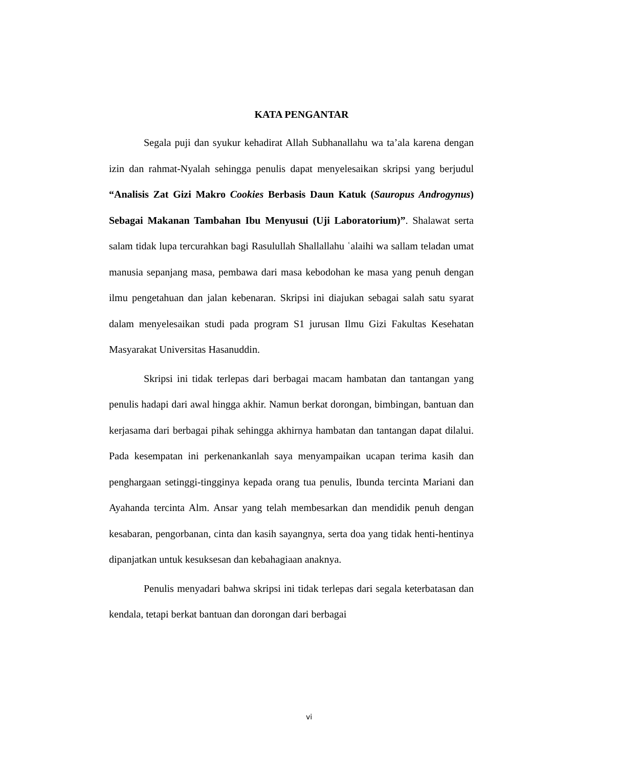KATA PENGANTAR
Segala puji dan syukur kehadirat Allah Subhanallahu wa ta’ala karena dengan izin dan rahmat-Nyalah sehingga penulis dapat menyelesaikan skripsi yang berjudul “Analisis Zat Gizi Makro Cookies Berbasis Daun Katuk (Sauropus Androgynus) Sebagai Makanan Tambahan Ibu Menyusui (Uji Laboratorium)”. Shalawat serta salam tidak lupa tercurahkan bagi Rasulullah Shallallahu ʿalaihi wa sallam teladan umat manusia sepanjang masa, pembawa dari masa kebodohan ke masa yang penuh dengan ilmu pengetahuan dan jalan kebenaran. Skripsi ini diajukan sebagai salah satu syarat dalam menyelesaikan studi pada program S1 jurusan Ilmu Gizi Fakultas Kesehatan Masyarakat Universitas Hasanuddin.
Skripsi ini tidak terlepas dari berbagai macam hambatan dan tantangan yang penulis hadapi dari awal hingga akhir. Namun berkat dorongan, bimbingan, bantuan dan kerjasama dari berbagai pihak sehingga akhirnya hambatan dan tantangan dapat dilalui. Pada kesempatan ini perkenankanlah saya menyampaikan ucapan terima kasih dan penghargaan setinggi-tingginya kepada orang tua penulis, Ibunda tercinta Mariani dan Ayahanda tercinta Alm. Ansar yang telah membesarkan dan mendidik penuh dengan kesabaran, pengorbanan, cinta dan kasih sayangnya, serta doa yang tidak henti-hentinya dipanjatkan untuk kesuksesan dan kebahagiaan anaknya.
Penulis menyadari bahwa skripsi ini tidak terlepas dari segala keterbatasan dan kendala, tetapi berkat bantuan dan dorongan dari berbagai
vi